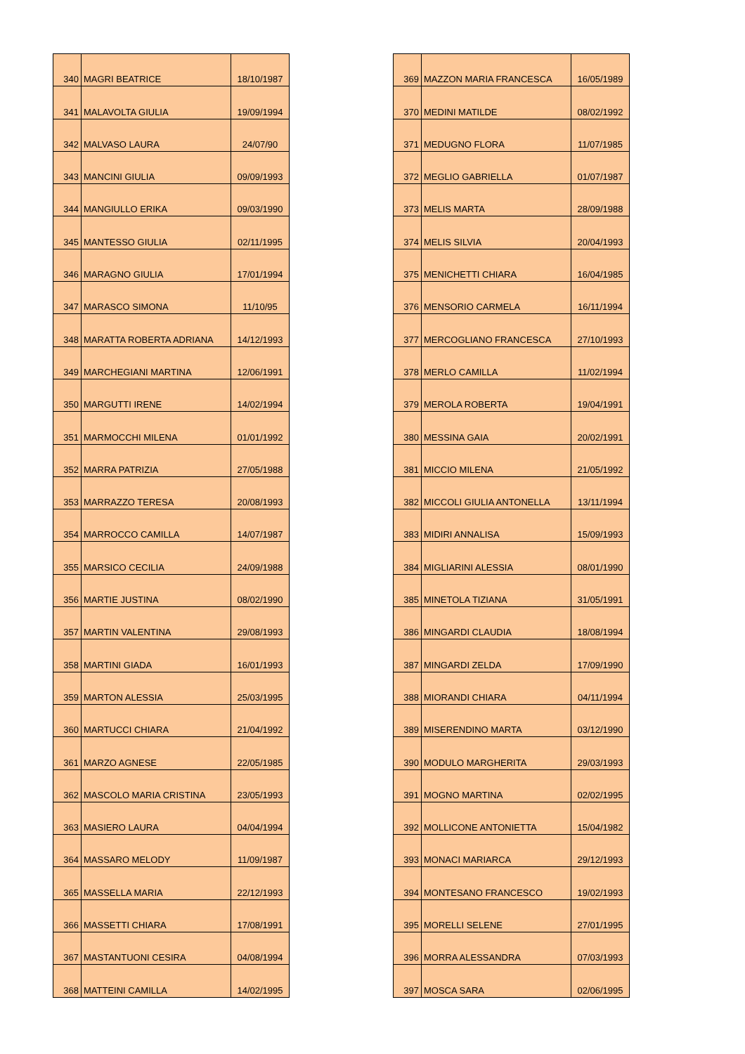| 340 | MAGRI BEATRICE | 18/10/1987 |
| 341 | MALAVOLTA GIULIA | 19/09/1994 |
| 342 | MALVASO LAURA | 24/07/90 |
| 343 | MANCINI GIULIA | 09/09/1993 |
| 344 | MANGIULLO ERIKA | 09/03/1990 |
| 345 | MANTESSO GIULIA | 02/11/1995 |
| 346 | MARAGNO GIULIA | 17/01/1994 |
| 347 | MARASCO SIMONA | 11/10/95 |
| 348 | MARATTA ROBERTA ADRIANA | 14/12/1993 |
| 349 | MARCHEGIANI MARTINA | 12/06/1991 |
| 350 | MARGUTTI IRENE | 14/02/1994 |
| 351 | MARMOCCHI MILENA | 01/01/1992 |
| 352 | MARRA PATRIZIA | 27/05/1988 |
| 353 | MARRAZZO TERESA | 20/08/1993 |
| 354 | MARROCCO CAMILLA | 14/07/1987 |
| 355 | MARSICO CECILIA | 24/09/1988 |
| 356 | MARTIE JUSTINA | 08/02/1990 |
| 357 | MARTIN VALENTINA | 29/08/1993 |
| 358 | MARTINI GIADA | 16/01/1993 |
| 359 | MARTON ALESSIA | 25/03/1995 |
| 360 | MARTUCCI CHIARA | 21/04/1992 |
| 361 | MARZO AGNESE | 22/05/1985 |
| 362 | MASCOLO MARIA CRISTINA | 23/05/1993 |
| 363 | MASIERO LAURA | 04/04/1994 |
| 364 | MASSARO MELODY | 11/09/1987 |
| 365 | MASSELLA MARIA | 22/12/1993 |
| 366 | MASSETTI CHIARA | 17/08/1991 |
| 367 | MASTANTUONI CESIRA | 04/08/1994 |
| 368 | MATTEINI CAMILLA | 14/02/1995 |
| 369 | MAZZON MARIA FRANCESCA | 16/05/1989 |
| 370 | MEDINI MATILDE | 08/02/1992 |
| 371 | MEDUGNO FLORA | 11/07/1985 |
| 372 | MEGLIO GABRIELLA | 01/07/1987 |
| 373 | MELIS MARTA | 28/09/1988 |
| 374 | MELIS SILVIA | 20/04/1993 |
| 375 | MENICHETTI CHIARA | 16/04/1985 |
| 376 | MENSORIO CARMELA | 16/11/1994 |
| 377 | MERCOGLIANO FRANCESCA | 27/10/1993 |
| 378 | MERLO CAMILLA | 11/02/1994 |
| 379 | MEROLA ROBERTA | 19/04/1991 |
| 380 | MESSINA GAIA | 20/02/1991 |
| 381 | MICCIO MILENA | 21/05/1992 |
| 382 | MICCOLI GIULIA ANTONELLA | 13/11/1994 |
| 383 | MIDIRI ANNALISA | 15/09/1993 |
| 384 | MIGLIARINI ALESSIA | 08/01/1990 |
| 385 | MINETOLA TIZIANA | 31/05/1991 |
| 386 | MINGARDI CLAUDIA | 18/08/1994 |
| 387 | MINGARDI ZELDA | 17/09/1990 |
| 388 | MIORANDI CHIARA | 04/11/1994 |
| 389 | MISERENDINO MARTA | 03/12/1990 |
| 390 | MODULO MARGHERITA | 29/03/1993 |
| 391 | MOGNO MARTINA | 02/02/1995 |
| 392 | MOLLICONE ANTONIETTA | 15/04/1982 |
| 393 | MONACI MARIARCA | 29/12/1993 |
| 394 | MONTESANO FRANCESCO | 19/02/1993 |
| 395 | MORELLI SELENE | 27/01/1995 |
| 396 | MORRA ALESSANDRA | 07/03/1993 |
| 397 | MOSCA SARA | 02/06/1995 |